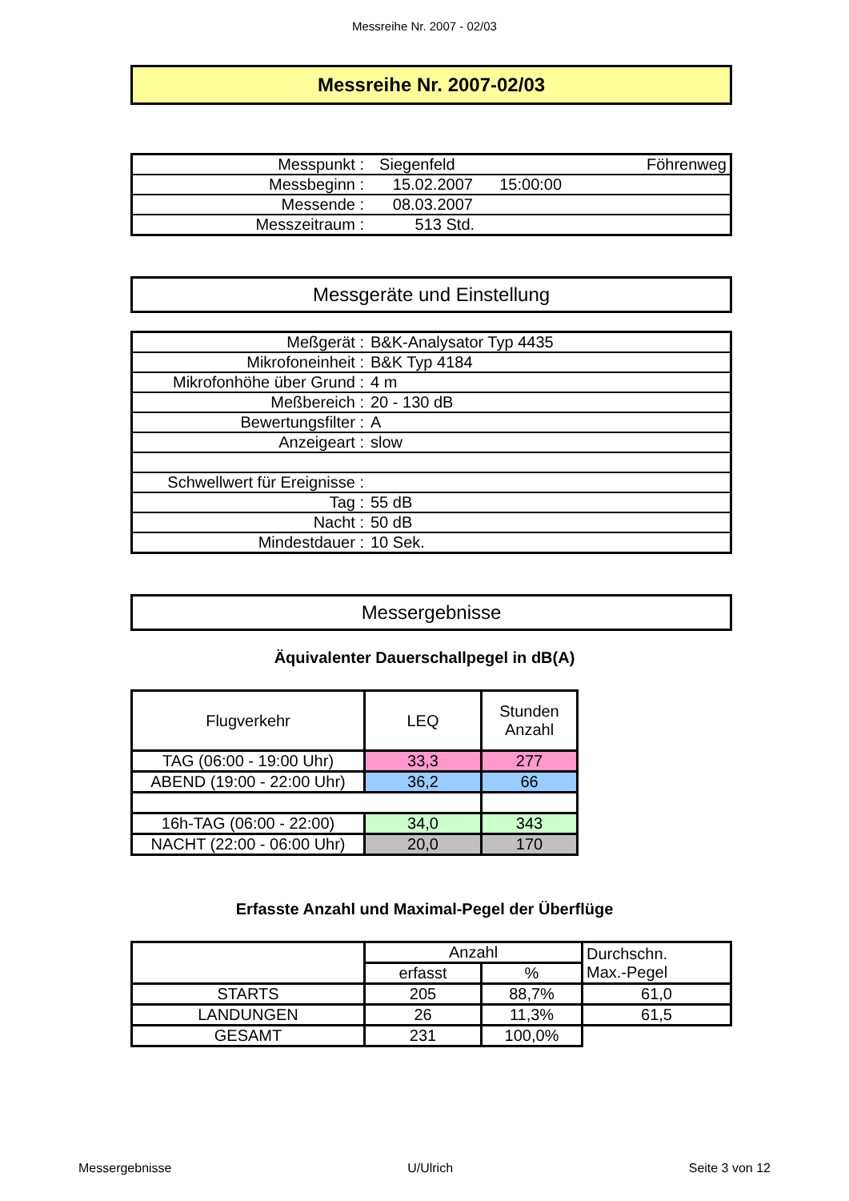Messreihe Nr. 2007 - 02/03
Messreihe Nr. 2007-02/03
| Messpunkt : | Siegenfeld | Föhrenweg |
| Messbeginn : | 15.02.2007 15:00:00 | |
| Messende : | 08.03.2007 | |
| Messzeitraum : | 513 Std. | |
Messgeräte und Einstellung
| Meßgerät : | B&K-Analysator Typ 4435 |
| Mikrofoneinheit : | B&K Typ 4184 |
| Mikrofonhöhe über Grund : | 4 m |
| Meßbereich : | 20 - 130 dB |
| Bewertungsfilter : | A |
| Anzeigeart : | slow |
| Schwellwert für Ereignisse : | |
| Tag : | 55 dB |
| Nacht : | 50 dB |
| Mindestdauer : | 10 Sek. |
Messergebnisse
Äquivalenter Dauerschallpegel in dB(A)
| Flugverkehr | LEQ | Stunden Anzahl |
| --- | --- | --- |
| TAG (06:00 - 19:00 Uhr) | 33,3 | 277 |
| ABEND (19:00 - 22:00 Uhr) | 36,2 | 66 |
| 16h-TAG (06:00 - 22:00) | 34,0 | 343 |
| NACHT (22:00 - 06:00 Uhr) | 20,0 | 170 |
Erfasste Anzahl und Maximal-Pegel der Überflüge
| | Anzahl | | Durchschn. Max.-Pegel |
| --- | --- | --- | --- |
| | erfasst | % | |
| STARTS | 205 | 88,7% | 61,0 |
| LANDUNGEN | 26 | 11,3% | 61,5 |
| GESAMT | 231 | 100,0% | |
Messergebnisse U/Ulrich Seite 3 von 12